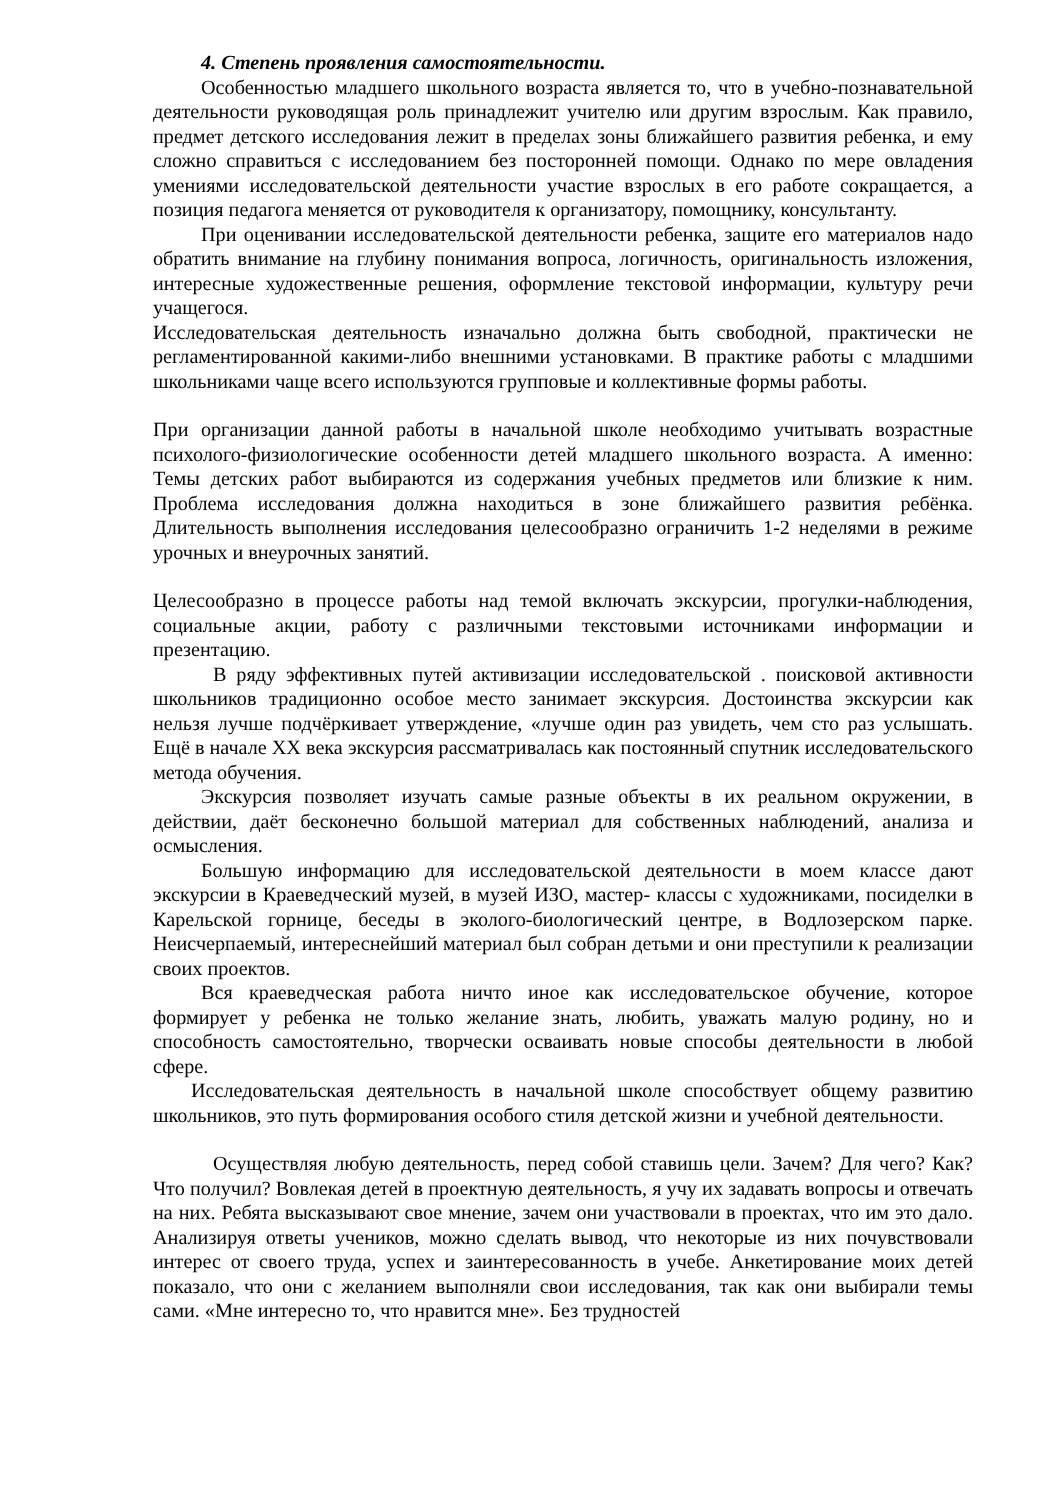4. Степень проявления самостоятельности.
Особенностью младшего школьного возраста является то, что в учебно-познавательной деятельности руководящая роль принадлежит учителю или другим взрослым. Как правило, предмет детского исследования лежит в пределах зоны ближайшего развития ребенка, и ему сложно справиться с исследованием без посторонней помощи. Однако по мере овладения умениями исследовательской деятельности участие взрослых в его работе сокращается, а позиция педагога меняется от руководителя к организатору, помощнику, консультанту.
При оценивании исследовательской деятельности ребенка, защите его материалов надо обратить внимание на глубину понимания вопроса, логичность, оригинальность изложения, интересные художественные решения, оформление текстовой информации, культуру речи учащегося.
Исследовательская деятельность изначально должна быть свободной, практически не регламентированной какими-либо внешними установками. В практике работы с младшими школьниками чаще всего используются групповые и коллективные формы работы.
При организации данной работы в начальной школе необходимо учитывать возрастные психолого-физиологические особенности детей младшего школьного возраста. А именно: Темы детских работ выбираются из содержания учебных предметов или близкие к ним. Проблема исследования должна находиться в зоне ближайшего развития ребёнка. Длительность выполнения исследования целесообразно ограничить 1-2 неделями в режиме урочных и внеурочных занятий.
Целесообразно в процессе работы над темой включать экскурсии, прогулки-наблюдения, социальные акции, работу с различными текстовыми источниками информации и презентацию.
В ряду эффективных путей активизации исследовательской . поисковой активности школьников традиционно особое место занимает экскурсия. Достоинства экскурсии как нельзя лучше подчёркивает утверждение, «лучше один раз увидеть, чем сто раз услышать. Ещё в начале XX века экскурсия рассматривалась как постоянный спутник исследовательского метода обучения.
Экскурсия позволяет изучать самые разные объекты в их реальном окружении, в действии, даёт бесконечно большой материал для собственных наблюдений, анализа и осмысления.
Большую информацию для исследовательской деятельности в моем классе дают экскурсии в Краеведческий музей, в музей ИЗО, мастер- классы с художниками, посиделки в Карельской горнице, беседы в эколого-биологический центре, в Водлозерском парке. Неисчерпаемый, интереснейший материал был собран детьми и они преступили к реализации своих проектов.
Вся краеведческая работа ничто иное как исследовательское обучение, которое формирует у ребенка не только желание знать, любить, уважать малую родину, но и способность самостоятельно, творчески осваивать новые способы деятельности в любой сфере.
Исследовательская деятельность в начальной школе способствует общему развитию школьников, это путь формирования особого стиля детской жизни и учебной деятельности.
Осуществляя любую деятельность, перед собой ставишь цели. Зачем? Для чего? Как? Что получил? Вовлекая детей в проектную деятельность, я учу их задавать вопросы и отвечать на них. Ребята высказывают свое мнение, зачем они участвовали в проектах, что им это дало. Анализируя ответы учеников, можно сделать вывод, что некоторые из них почувствовали интерес от своего труда, успех и заинтересованность в учебе. Анкетирование моих детей показало, что они с желанием выполняли свои исследования, так как они выбирали темы сами. «Мне интересно то, что нравится мне». Без трудностей